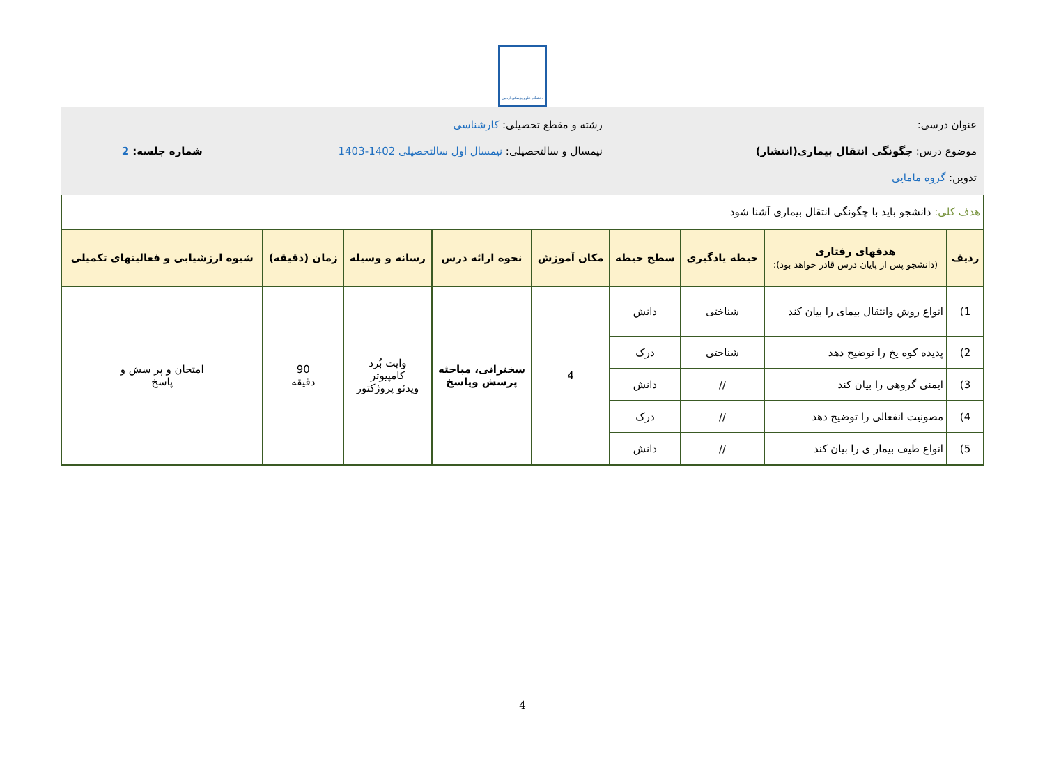دانشگاه علوم پزشکی اردبیل
| عنوان درسی: موضوع درس: چگونگی انتقال بیماری(انتشار) تدوین: گروه مامایی | | | | رشته و مقطع تحصیلی: کارشناسی نیمسال و سالتحصیلی: نیمسال اول سالتحصیلی 1402-1403 | | | | شماره جلسه: 2 |
| هدف کلی: دانشجو باید با چگونگی انتقال بیماری آشنا شود | | | | | | | | |
| ردیف | هدفهای رفتاری (دانشجو پس از پایان درس قادر خواهد بود): | حیطه یادگیری | سطح حیطه | مکان آموزش | نحوه ارائه درس | رسانه و وسیله | زمان (دقیقه) | شیوه ارزشیابی و فعالیتهای تکمیلی |
| 1) | انواع روش وانتقال بیمای را بیان کند | شناختی | دانش | 4 | سخنرانی، مباحثه پرسش وپاسخ | وایت بُرد کامپیوتر ویدئو پروژکتور | 90 دقیقه | امتحان و پر سش و پاسخ |
| 2) | پدیده کوه یخ را توضیح دهد | شناختی | درک | | | | | |
| 3) | ایمنی گروهی را بیان کند | // | دانش | | | | | |
| 4) | مصونیت انفعالی را توضیح دهد | // | درک | | | | | |
| 5) | انواع طیف بیمار ی را بیان کند | // | دانش | | | | | |
4